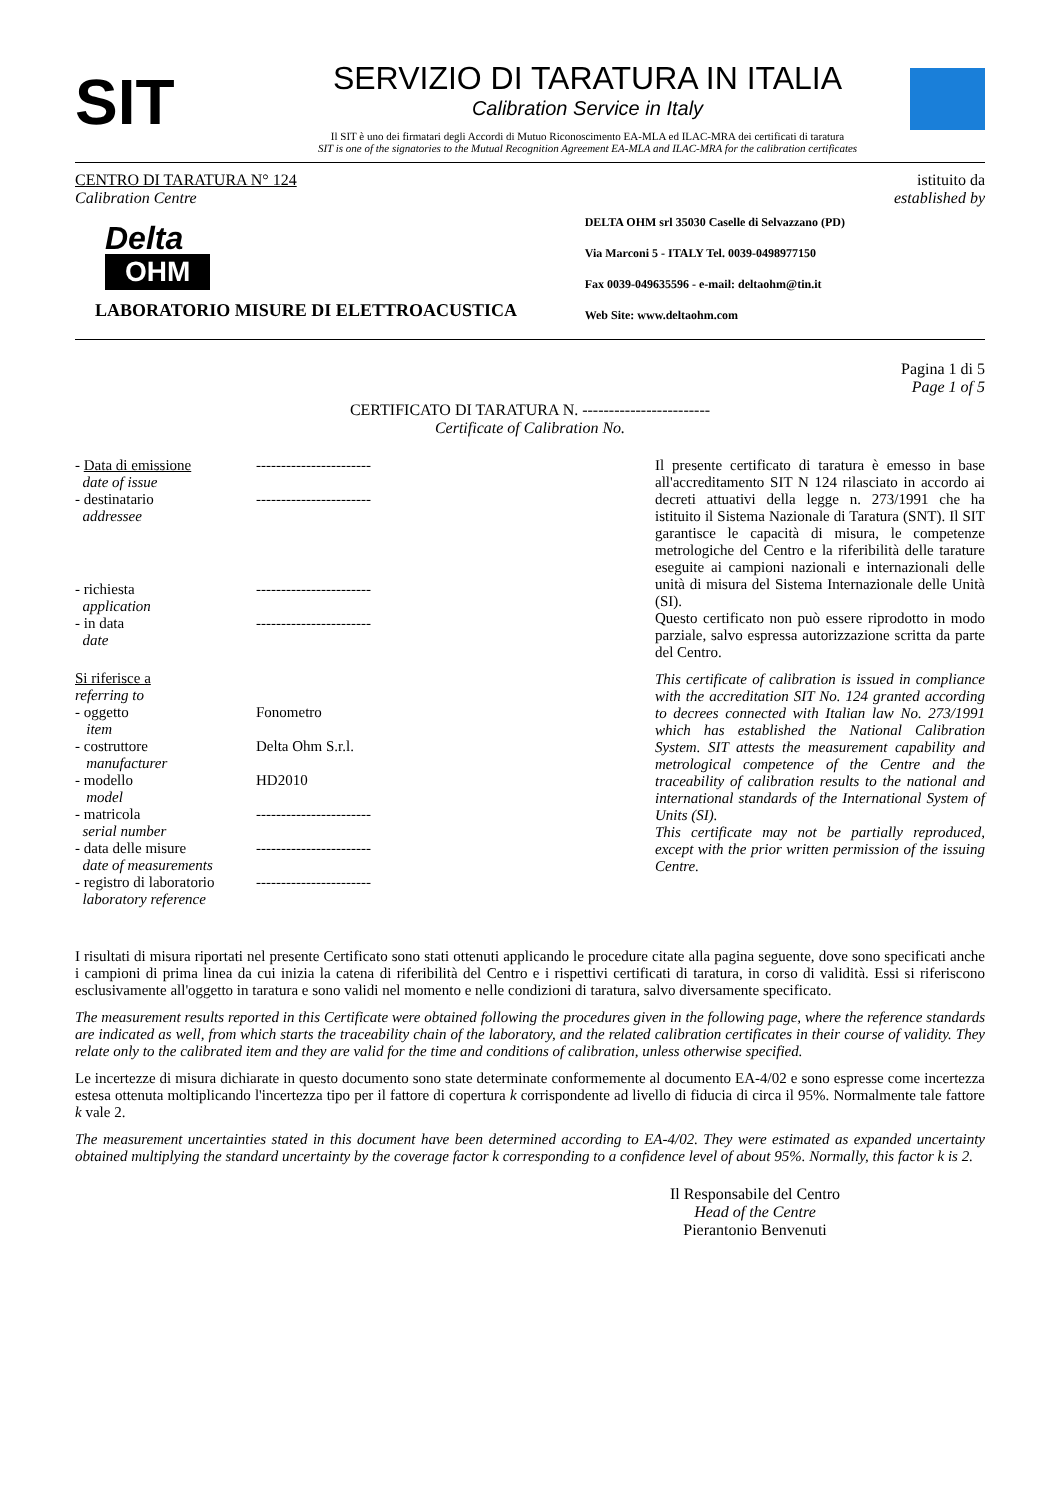SIT
SERVIZIO DI TARATURA IN ITALIA
Calibration Service in Italy
Il SIT è uno dei firmatari degli Accordi di Mutuo Riconoscimento EA-MLA ed ILAC-MRA dei certificati di taratura
SIT is one of the signatories to the Mutual Recognition Agreement EA-MLA and ILAC-MRA for the calibration certificates
CENTRO DI TARATURA N° 124
Calibration Centre
istituito da
established by
Delta
OHM
LABORATORIO MISURE DI ELETTROACUSTICA
DELTA OHM srl 35030 Caselle di Selvazzano (PD)
Via Marconi 5 - ITALY Tel. 0039-0498977150
Fax 0039-049635596 - e-mail: deltaohm@tin.it
Web Site: www.deltaohm.com
Pagina 1 di 5
Page 1 of 5
CERTIFICATO DI TARATURA N. ------------------------
Certificate of Calibration No.
| - Data di emissione date of issue | ----------------------- |
| - destinatario addressee | ----------------------- |
| - richiesta application | ----------------------- |
| - in data date | ----------------------- |
| Si riferisce a referring to | |
| - oggetto item | Fonometro |
| - costruttore manufacturer | Delta Ohm S.r.l. |
| - modello model | HD2010 |
| - matricola serial number | ----------------------- |
| - data delle misure date of measurements | ----------------------- |
| - registro di laboratorio laboratory reference | ----------------------- |
Il presente certificato di taratura è emesso in base all'accreditamento SIT N 124 rilasciato in accordo ai decreti attuativi della legge n. 273/1991 che ha istituito il Sistema Nazionale di Taratura (SNT). Il SIT garantisce le capacità di misura, le competenze metrologiche del Centro e la riferibilità delle tarature eseguite ai campioni nazionali e internazionali delle unità di misura del Sistema Internazionale delle Unità (SI).
Questo certificato non può essere riprodotto in modo parziale, salvo espressa autorizzazione scritta da parte del Centro.
This certificate of calibration is issued in compliance with the accreditation SIT No. 124 granted according to decrees connected with Italian law No. 273/1991 which has established the National Calibration System. SIT attests the measurement capability and metrological competence of the Centre and the traceability of calibration results to the national and international standards of the International System of Units (SI).
This certificate may not be partially reproduced, except with the prior written permission of the issuing Centre.
I risultati di misura riportati nel presente Certificato sono stati ottenuti applicando le procedure citate alla pagina seguente, dove sono specificati anche i campioni di prima linea da cui inizia la catena di riferibilità del Centro e i rispettivi certificati di taratura, in corso di validità. Essi si riferiscono esclusivamente all'oggetto in taratura e sono validi nel momento e nelle condizioni di taratura, salvo diversamente specificato.
The measurement results reported in this Certificate were obtained following the procedures given in the following page, where the reference standards are indicated as well, from which starts the traceability chain of the laboratory, and the related calibration certificates in their course of validity. They relate only to the calibrated item and they are valid for the time and conditions of calibration, unless otherwise specified.
Le incertezze di misura dichiarate in questo documento sono state determinate conformemente al documento EA-4/02 e sono espresse come incertezza estesa ottenuta moltiplicando l'incertezza tipo per il fattore di copertura k corrispondente ad livello di fiducia di circa il 95%. Normalmente tale fattore k vale 2.
The measurement uncertainties stated in this document have been determined according to EA-4/02. They were estimated as expanded uncertainty obtained multiplying the standard uncertainty by the coverage factor k corresponding to a confidence level of about 95%. Normally, this factor k is 2.
Il Responsabile del Centro
Head of the Centre
Pierantonio Benvenuti